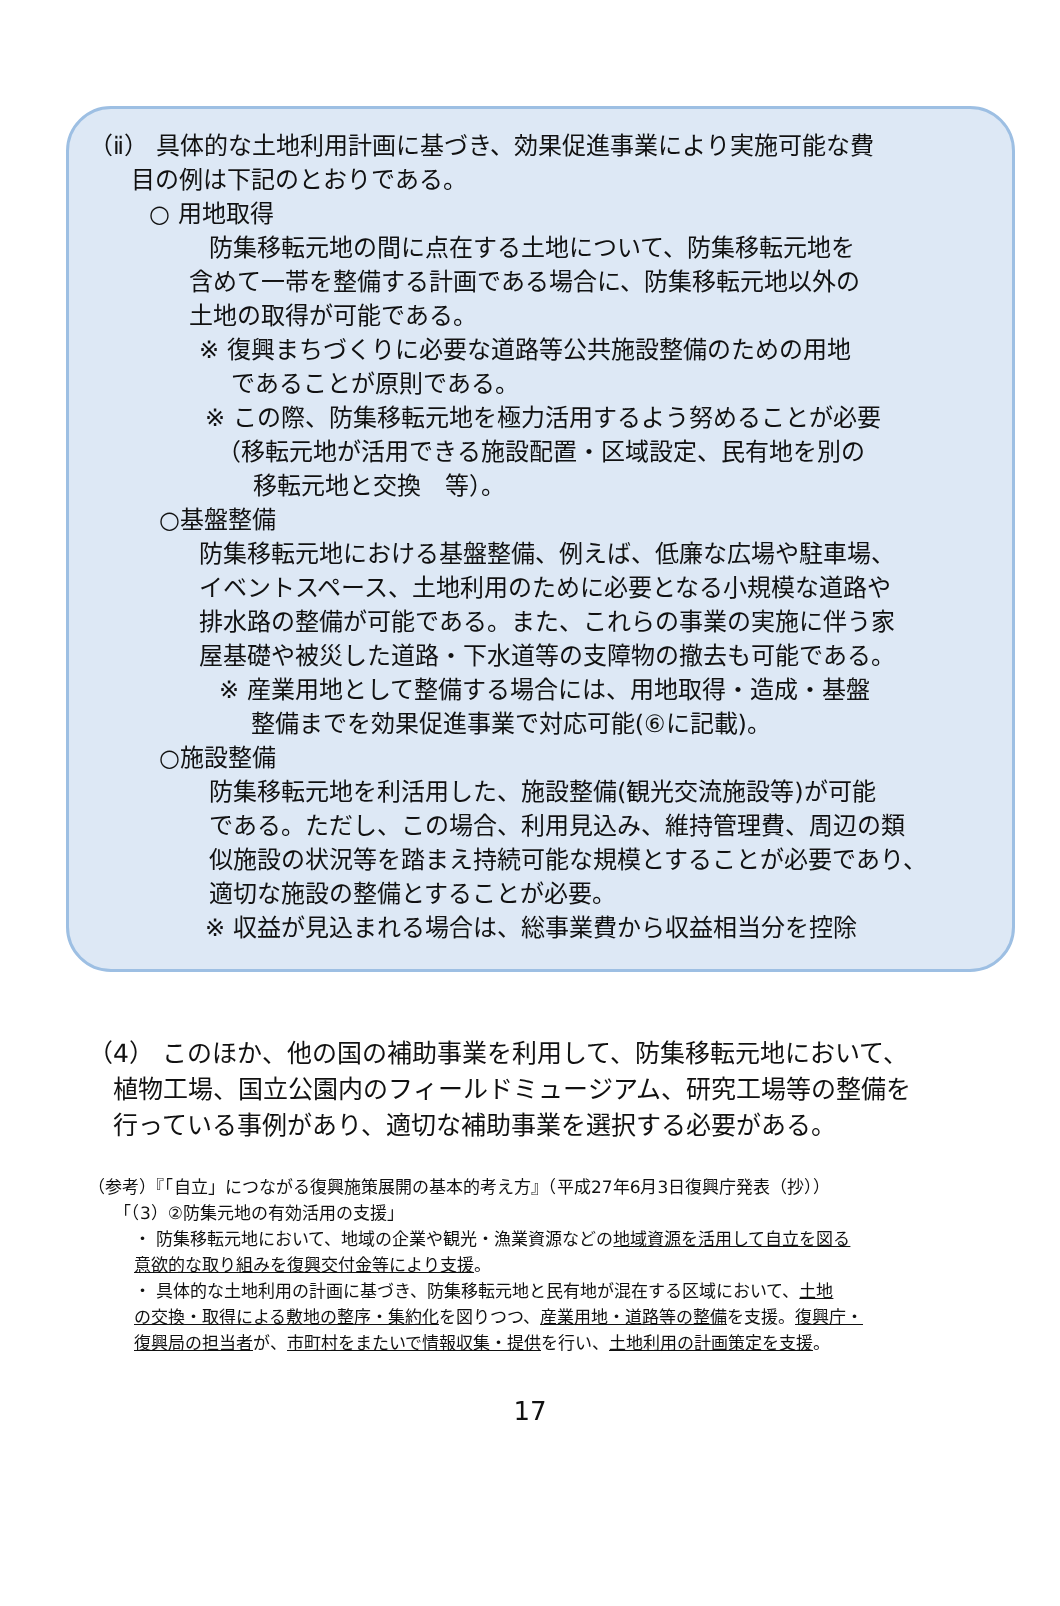（ⅱ） 具体的な土地利用計画に基づき、効果促進事業により実施可能な費
目の例は下記のとおりである。
○ 用地取得
防集移転元地の間に点在する土地について、防集移転元地を
含めて一帯を整備する計画である場合に、防集移転元地以外の
土地の取得が可能である。
※ 復興まちづくりに必要な道路等公共施設整備のための用地
　 であることが原則である。
※ この際、防集移転元地を極力活用するよう努めることが必要
　（移転元地が活用できる施設配置・区域設定、民有地を別の
　　移転元地と交換　等）。
○基盤整備
防集移転元地における基盤整備、例えば、低廉な広場や駐車場、
イベントスペース、土地利用のために必要となる小規模な道路や
排水路の整備が可能である。また、これらの事業の実施に伴う家
屋基礎や被災した道路・下水道等の支障物の撤去も可能である。
※ 産業用地として整備する場合には、用地取得・造成・基盤
　 整備までを効果促進事業で対応可能(⑥に記載)。
○施設整備
防集移転元地を利活用した、施設整備(観光交流施設等)が可能
である。ただし、この場合、利用見込み、維持管理費、周辺の類
似施設の状況等を踏まえ持続可能な規模とすることが必要であり、
適切な施設の整備とすることが必要。
※ 収益が見込まれる場合は、総事業費から収益相当分を控除
（4） このほか、他の国の補助事業を利用して、防集移転元地において、
　植物工場、国立公園内のフィールドミュージアム、研究工場等の整備を
　行っている事例があり、適切な補助事業を選択する必要がある。
（参考）『「自立」につながる復興施策展開の基本的考え方』（平成27年6月3日復興庁発表（抄））
「（3）②防集元地の有効活用の支援」
・ 防集移転元地において、地域の企業や観光・漁業資源などの地域資源を活用して自立を図る
意欲的な取り組みを復興交付金等により支援。
・ 具体的な土地利用の計画に基づき、防集移転元地と民有地が混在する区域において、土地
の交換・取得による敷地の整序・集約化を図りつつ、産業用地・道路等の整備を支援。復興庁・
復興局の担当者が、市町村をまたいで情報収集・提供を行い、土地利用の計画策定を支援。
17